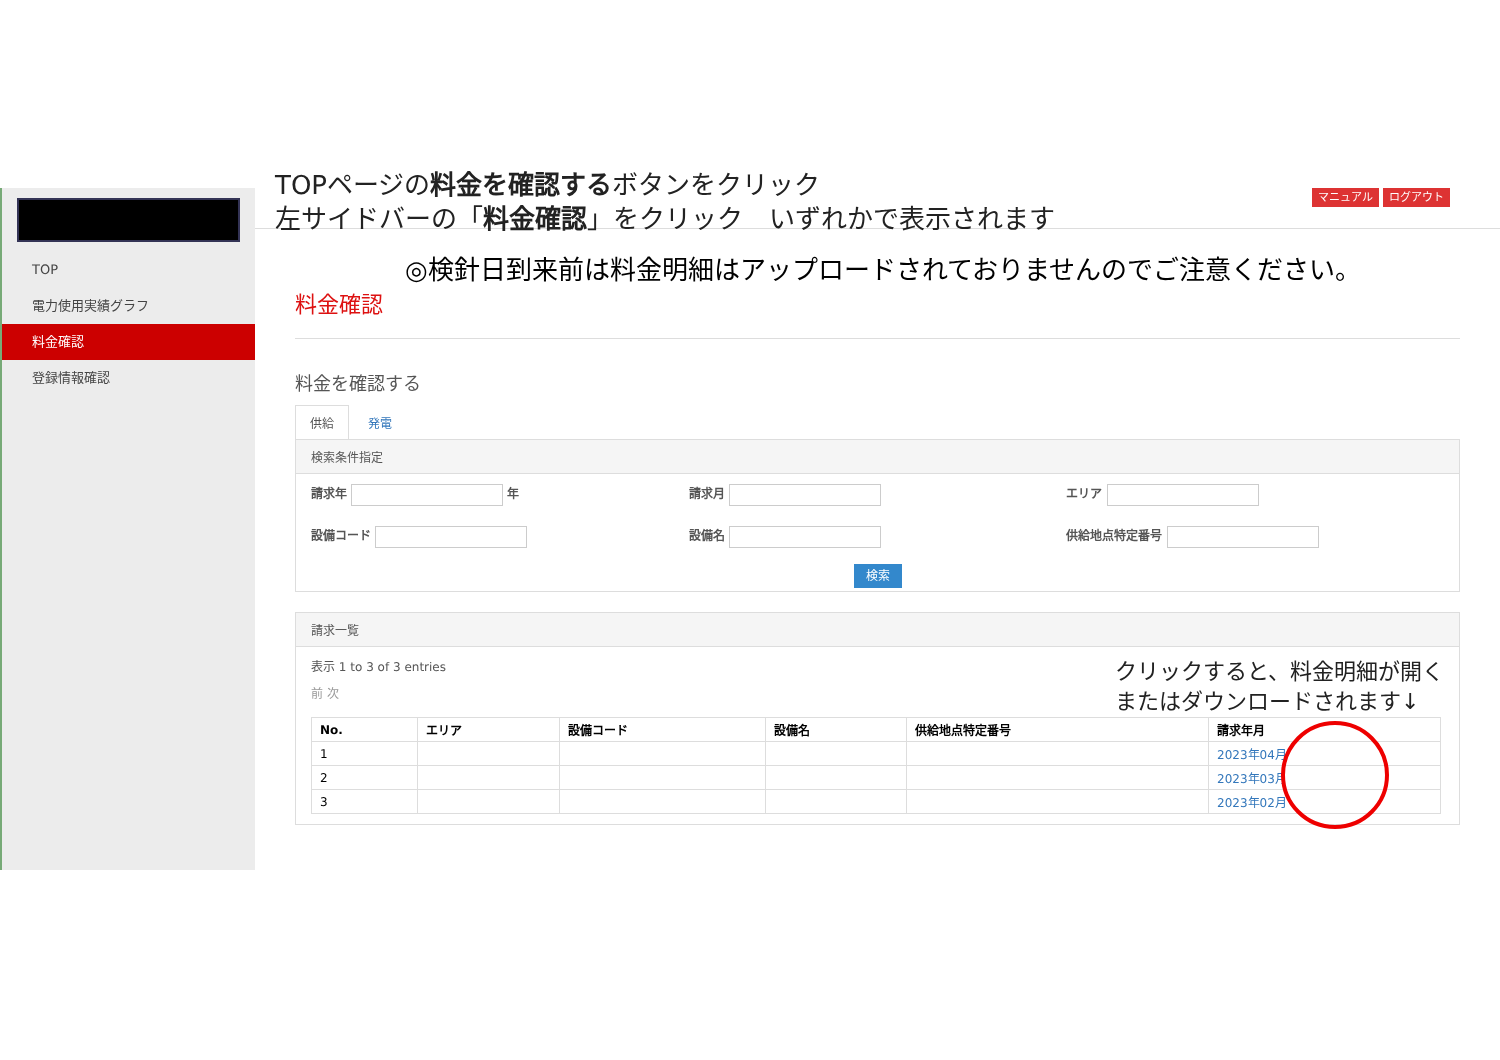TOP
電力使用実績グラフ
料金確認
登録情報確認
TOPページの料金を確認するボタンをクリック
左サイドバーの「料金確認」をクリック　いずれかで表示されます
マニュアル ログアウト
◎検針日到来前は料金明細はアップロードされておりませんのでご注意ください。
料金確認
料金を確認する
供給 発電
検索条件指定
請求年 年 請求月 エリア
設備コード 設備名 供給地点特定番号
検索
請求一覧
表示 1 to 3 of 3 entries クリックすると、料金明細が開く
またはダウンロードされます↓
前 次
| No. | エリア | 設備コード | 設備名 | 供給地点特定番号 | 請求年月 |
| --- | --- | --- | --- | --- | --- |
| 1 | | | | | 2023年04月 |
| 2 | | | | | 2023年03月 |
| 3 | | | | | 2023年02月 |